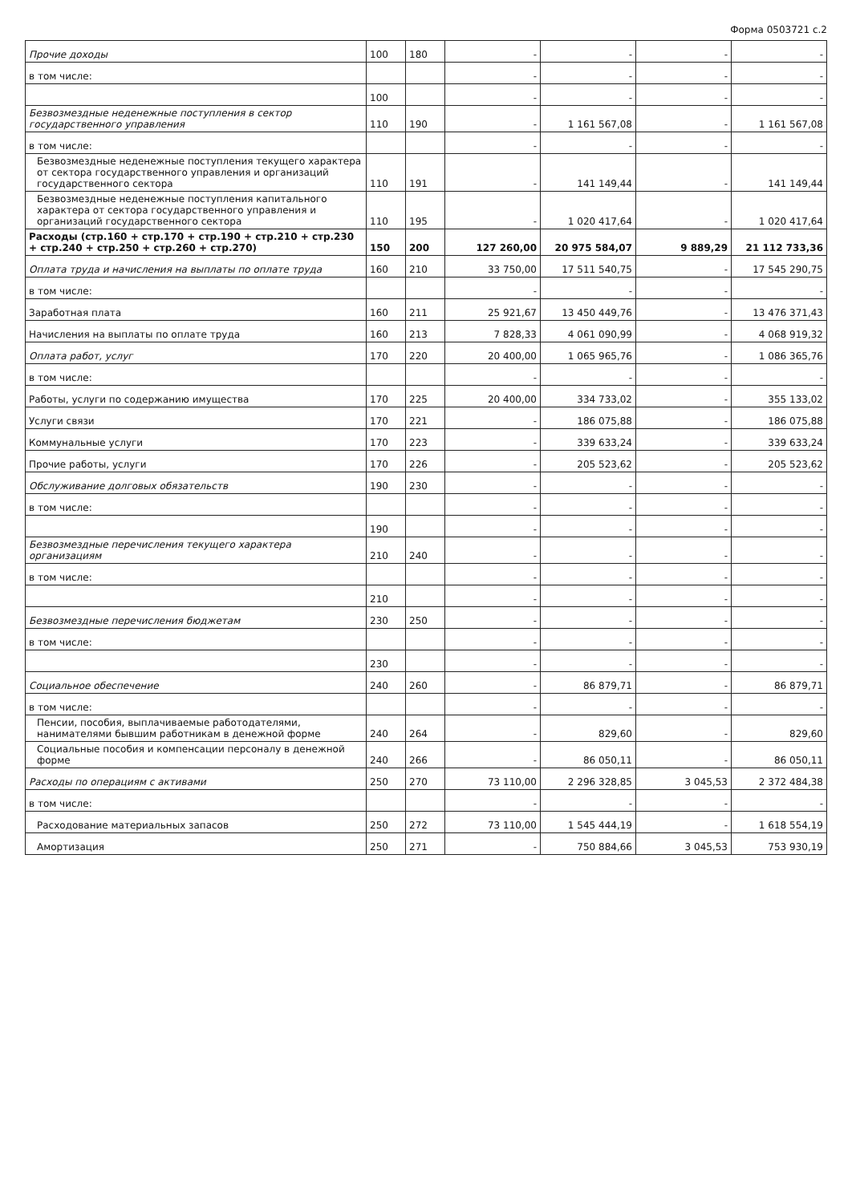Форма 0503721 с.2
| Прочие доходы | 100 | 180 | - | - | - | - |
| в том числе: | | | - | - | - | - |
| | 100 | | - | - | - | - |
| Безвозмездные неденежные поступления в сектор государственного управления | 110 | 190 | - | 1 161 567,08 | - | 1 161 567,08 |
| в том числе: | | | - | - | - | - |
| Безвозмездные неденежные поступления текущего характера от сектора государственного управления и организаций государственного сектора | 110 | 191 | - | 141 149,44 | - | 141 149,44 |
| Безвозмездные неденежные поступления капитального характера от сектора государственного управления и организаций государственного сектора | 110 | 195 | - | 1 020 417,64 | - | 1 020 417,64 |
| Расходы (стр.160 + стр.170 + стр.190 + стр.210 + стр.230 + стр.240 + стр.250 + стр.260 + стр.270) | 150 | 200 | 127 260,00 | 20 975 584,07 | 9 889,29 | 21 112 733,36 |
| Оплата труда и начисления на выплаты по оплате труда | 160 | 210 | 33 750,00 | 17 511 540,75 | - | 17 545 290,75 |
| в том числе: | | | - | - | - | - |
| Заработная плата | 160 | 211 | 25 921,67 | 13 450 449,76 | - | 13 476 371,43 |
| Начисления на выплаты по оплате труда | 160 | 213 | 7 828,33 | 4 061 090,99 | - | 4 068 919,32 |
| Оплата работ, услуг | 170 | 220 | 20 400,00 | 1 065 965,76 | - | 1 086 365,76 |
| в том числе: | | | - | - | - | - |
| Работы, услуги по содержанию имущества | 170 | 225 | 20 400,00 | 334 733,02 | - | 355 133,02 |
| Услуги связи | 170 | 221 | - | 186 075,88 | - | 186 075,88 |
| Коммунальные услуги | 170 | 223 | - | 339 633,24 | - | 339 633,24 |
| Прочие работы, услуги | 170 | 226 | - | 205 523,62 | - | 205 523,62 |
| Обслуживание долговых обязательств | 190 | 230 | - | - | - | - |
| в том числе: | | | - | - | - | - |
| | 190 | | - | - | - | - |
| Безвозмездные перечисления текущего характера организациям | 210 | 240 | - | - | - | - |
| в том числе: | | | - | - | - | - |
| | 210 | | - | - | - | - |
| Безвозмездные перечисления бюджетам | 230 | 250 | - | - | - | - |
| в том числе: | | | - | - | - | - |
| | 230 | | - | - | - | - |
| Социальное обеспечение | 240 | 260 | - | 86 879,71 | - | 86 879,71 |
| в том числе: | | | - | - | - | - |
| Пенсии, пособия, выплачиваемые работодателями, нанимателями бывшим работникам в денежной форме | 240 | 264 | - | 829,60 | - | 829,60 |
| Социальные пособия и компенсации персоналу в денежной форме | 240 | 266 | - | 86 050,11 | - | 86 050,11 |
| Расходы по операциям с активами | 250 | 270 | 73 110,00 | 2 296 328,85 | 3 045,53 | 2 372 484,38 |
| в том числе: | | | - | - | - | - |
| Расходование материальных запасов | 250 | 272 | 73 110,00 | 1 545 444,19 | - | 1 618 554,19 |
| Амортизация | 250 | 271 | - | 750 884,66 | 3 045,53 | 753 930,19 |